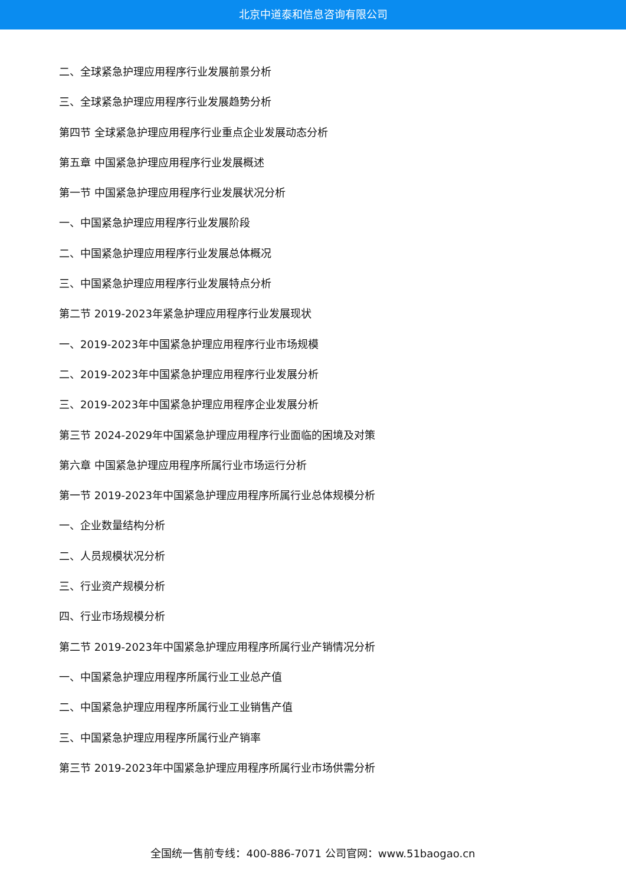北京中道泰和信息咨询有限公司
二、全球紧急护理应用程序行业发展前景分析
三、全球紧急护理应用程序行业发展趋势分析
第四节 全球紧急护理应用程序行业重点企业发展动态分析
第五章 中国紧急护理应用程序行业发展概述
第一节 中国紧急护理应用程序行业发展状况分析
一、中国紧急护理应用程序行业发展阶段
二、中国紧急护理应用程序行业发展总体概况
三、中国紧急护理应用程序行业发展特点分析
第二节 2019-2023年紧急护理应用程序行业发展现状
一、2019-2023年中国紧急护理应用程序行业市场规模
二、2019-2023年中国紧急护理应用程序行业发展分析
三、2019-2023年中国紧急护理应用程序企业发展分析
第三节 2024-2029年中国紧急护理应用程序行业面临的困境及对策
第六章 中国紧急护理应用程序所属行业市场运行分析
第一节 2019-2023年中国紧急护理应用程序所属行业总体规模分析
一、企业数量结构分析
二、人员规模状况分析
三、行业资产规模分析
四、行业市场规模分析
第二节 2019-2023年中国紧急护理应用程序所属行业产销情况分析
一、中国紧急护理应用程序所属行业工业总产值
二、中国紧急护理应用程序所属行业工业销售产值
三、中国紧急护理应用程序所属行业产销率
第三节 2019-2023年中国紧急护理应用程序所属行业市场供需分析
全国统一售前专线：400-886-7071 公司官网：www.51baogao.cn